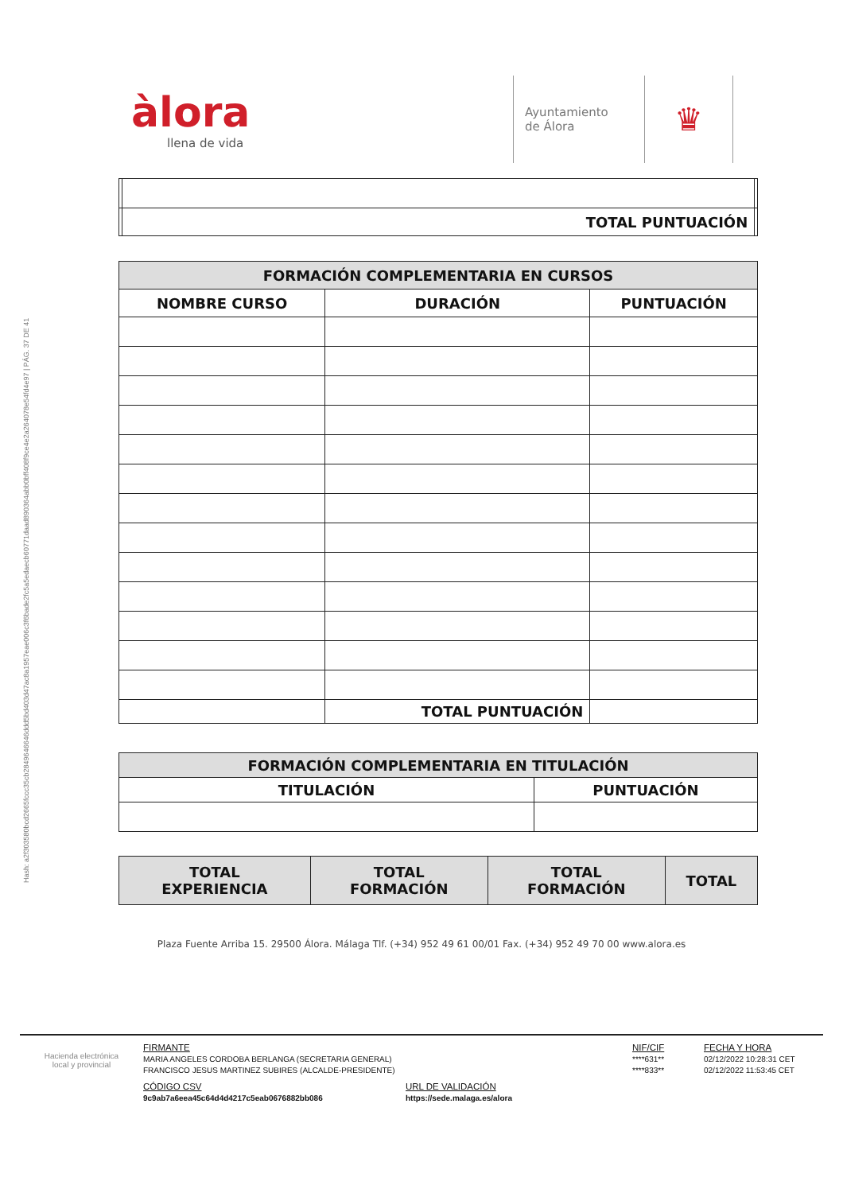Hash: a2f303580bcd2665fccc35cb2849646646ddd5bd403d47ac8a1957eae006c3f6bade2fc5a5edaecb60771daad890364abb0bff408f9ce4e2a264078e54fd4e97 | PÁG. 37 DE 41
àlora
llena de vida
Ayuntamiento
de Álora
♛
| | TOTAL PUNTUACIÓN | |
| FORMACIÓN COMPLEMENTARIA EN CURSOS | | |
| --- | --- | --- |
| NOMBRE CURSO | DURACIÓN | PUNTUACIÓN |
| | TOTAL PUNTUACIÓN | |
| FORMACIÓN COMPLEMENTARIA EN TITULACIÓN | |
| --- | --- |
| TITULACIÓN | PUNTUACIÓN |
| TOTAL EXPERIENCIA | TOTAL FORMACIÓN | TOTAL FORMACIÓN | TOTAL |
Plaza Fuente Arriba 15. 29500 Álora. Málaga Tlf. (+34) 952 49 61 00/01 Fax. (+34) 952 49 70 00 www.alora.es
Hacienda electrónica
local y provincial
FIRMANTE
MARIA ANGELES CORDOBA BERLANGA (SECRETARIA GENERAL)
FRANCISCO JESUS MARTINEZ SUBIRES (ALCALDE-PRESIDENTE)
CÓDIGO CSV
9c9ab7a6eea45c64d4d4217c5eab0676882bb086
URL DE VALIDACIÓN
https://sede.malaga.es/alora
NIF/CIF
****631**
****833**
FECHA Y HORA
02/12/2022 10:28:31 CET
02/12/2022 11:53:45 CET